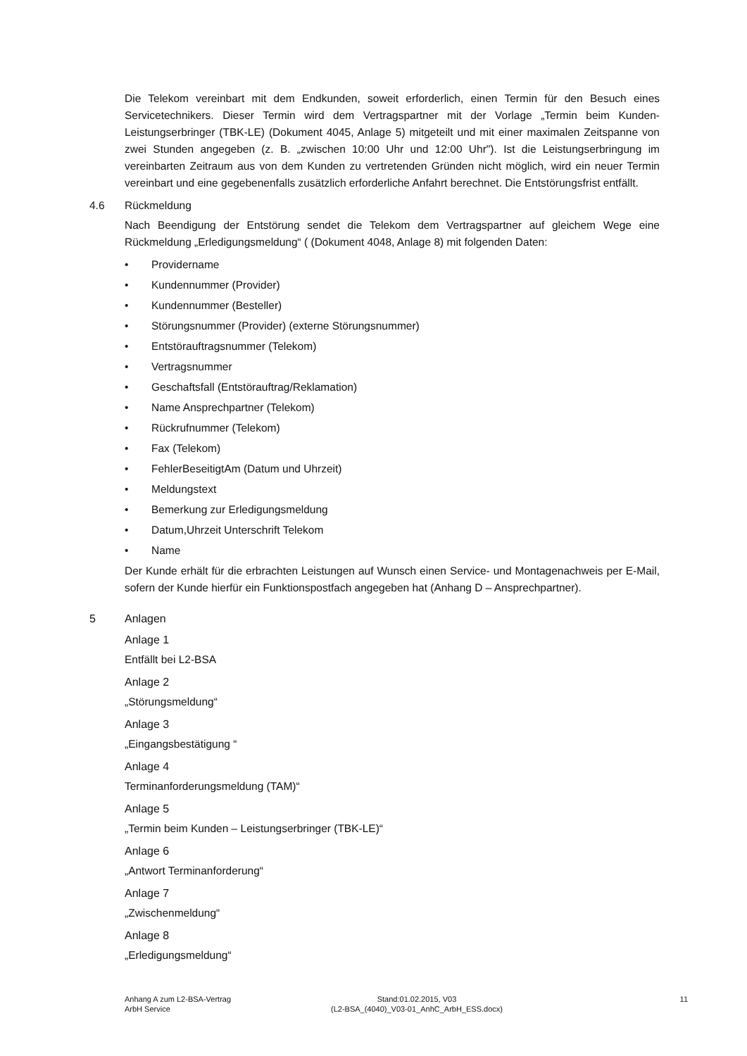Die Telekom vereinbart mit dem Endkunden, soweit erforderlich, einen Termin für den Besuch eines Servicetechnikers. Dieser Termin wird dem Vertragspartner mit der Vorlage „Termin beim Kunden-Leistungserbringer (TBK-LE) (Dokument 4045, Anlage 5) mitgeteilt und mit einer maximalen Zeitspanne von zwei Stunden angegeben (z. B. „zwischen 10:00 Uhr und 12:00 Uhr"). Ist die Leistungserbringung im vereinbarten Zeitraum aus von dem Kunden zu vertretenden Gründen nicht möglich, wird ein neuer Termin vereinbart und eine gegebenenfalls zusätzlich erforderliche Anfahrt berechnet. Die Entstörungsfrist entfällt.
4.6 Rückmeldung
Nach Beendigung der Entstörung sendet die Telekom dem Vertragspartner auf gleichem Wege eine Rückmeldung „Erledigungsmeldung“ ( (Dokument 4048, Anlage 8) mit folgenden Daten:
• Providername
• Kundennummer (Provider)
• Kundennummer (Besteller)
• Störungsnummer (Provider) (externe Störungsnummer)
• Entstörauftragsnummer (Telekom)
• Vertragsnummer
• Geschaftsfall (Entstörauftrag/Reklamation)
• Name Ansprechpartner (Telekom)
• Rückrufnummer (Telekom)
• Fax (Telekom)
• FehlerBeseitigtAm (Datum und Uhrzeit)
• Meldungstext
• Bemerkung zur Erledigungsmeldung
• Datum,Uhrzeit Unterschrift Telekom
• Name
Der Kunde erhält für die erbrachten Leistungen auf Wunsch einen Service- und Montagenachweis per E-Mail, sofern der Kunde hierfür ein Funktionspostfach angegeben hat (Anhang D – Ansprechpartner).
5 Anlagen
Anlage 1
Entfällt bei L2-BSA
Anlage 2
„Störungsmeldung“
Anlage 3
„Eingangsbestätigung “
Anlage 4
Terminanforderungsmeldung (TAM)“
Anlage 5
„Termin beim Kunden – Leistungserbringer (TBK-LE)“
Anlage 6
„Antwort Terminanforderung“
Anlage 7
„Zwischenmeldung“
Anlage 8
„Erledigungsmeldung“
Anhang A zum L2-BSA-Vertrag
ArbH Service
Stand:01.02.2015, V03
(L2-BSA_(4040)_V03-01_AnhC_ArbH_ESS.docx)
11